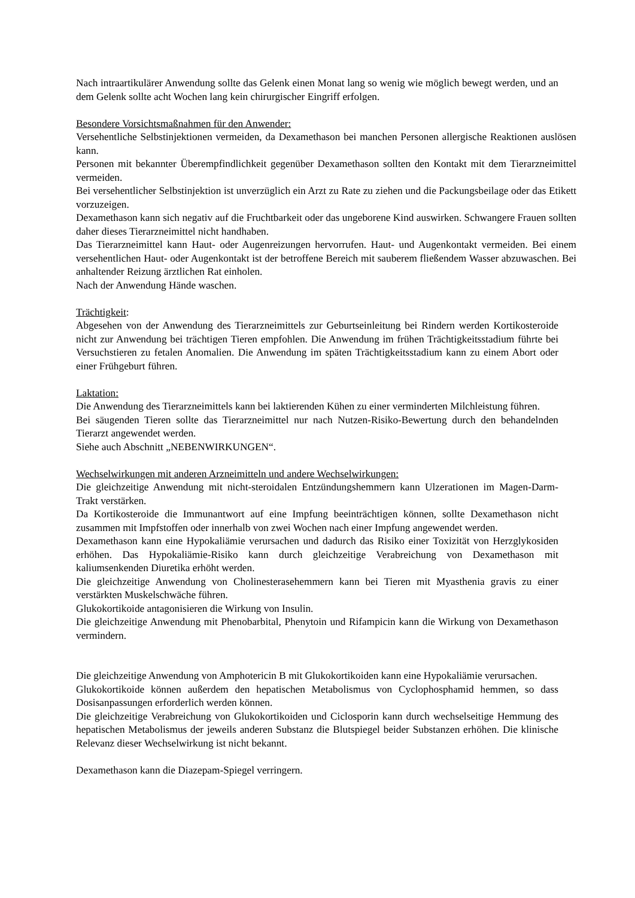Nach intraartikulärer Anwendung sollte das Gelenk einen Monat lang so wenig wie möglich bewegt werden, und an dem Gelenk sollte acht Wochen lang kein chirurgischer Eingriff erfolgen.
Besondere Vorsichtsmaßnahmen für den Anwender:
Versehentliche Selbstinjektionen vermeiden, da Dexamethason bei manchen Personen allergische Reaktionen auslösen kann.
Personen mit bekannter Überempfindlichkeit gegenüber Dexamethason sollten den Kontakt mit dem Tierarzneimittel vermeiden.
Bei versehentlicher Selbstinjektion ist unverzüglich ein Arzt zu Rate zu ziehen und die Packungsbeilage oder das Etikett vorzuzeigen.
Dexamethason kann sich negativ auf die Fruchtbarkeit oder das ungeborene Kind auswirken. Schwangere Frauen sollten daher dieses Tierarzneimittel nicht handhaben.
Das Tierarzneimittel kann Haut- oder Augenreizungen hervorrufen. Haut- und Augenkontakt vermeiden. Bei einem versehentlichen Haut- oder Augenkontakt ist der betroffene Bereich mit sauberem fließendem Wasser abzuwaschen. Bei anhaltender Reizung ärztlichen Rat einholen.
Nach der Anwendung Hände waschen.
Trächtigkeit:
Abgesehen von der Anwendung des Tierarzneimittels zur Geburtseinleitung bei Rindern werden Kortikosteroide nicht zur Anwendung bei trächtigen Tieren empfohlen. Die Anwendung im frühen Trächtigkeitsstadium führte bei Versuchstieren zu fetalen Anomalien. Die Anwendung im späten Trächtigkeitsstadium kann zu einem Abort oder einer Frühgeburt führen.
Laktation:
Die Anwendung des Tierarzneimittels kann bei laktierenden Kühen zu einer verminderten Milchleistung führen.
Bei säugenden Tieren sollte das Tierarzneimittel nur nach Nutzen-Risiko-Bewertung durch den behandelnden Tierarzt angewendet werden.
Siehe auch Abschnitt „NEBENWIRKUNGEN“.
Wechselwirkungen mit anderen Arzneimitteln und andere Wechselwirkungen:
Die gleichzeitige Anwendung mit nicht-steroidalen Entzündungshemmern kann Ulzerationen im Magen-Darm-Trakt verstärken.
Da Kortikosteroide die Immunantwort auf eine Impfung beeinträchtigen können, sollte Dexamethason nicht zusammen mit Impfstoffen oder innerhalb von zwei Wochen nach einer Impfung angewendet werden.
Dexamethason kann eine Hypokaliämie verursachen und dadurch das Risiko einer Toxizität von Herzglykosiden erhöhen. Das Hypokaliämie-Risiko kann durch gleichzeitige Verabreichung von Dexamethason mit kaliumsenkenden Diuretika erhöht werden.
Die gleichzeitige Anwendung von Cholinesterasehemmern kann bei Tieren mit Myasthenia gravis zu einer verstärkten Muskelschwäche führen.
Glukokortikoide antagonisieren die Wirkung von Insulin.
Die gleichzeitige Anwendung mit Phenobarbital, Phenytoin und Rifampicin kann die Wirkung von Dexamethason vermindern.
Die gleichzeitige Anwendung von Amphotericin B mit Glukokortikoiden kann eine Hypokaliämie verursachen.
Glukokortikoide können außerdem den hepatischen Metabolismus von Cyclophosphamid hemmen, so dass Dosisanpassungen erforderlich werden können.
Die gleichzeitige Verabreichung von Glukokortikoiden und Ciclosporin kann durch wechselseitige Hemmung des hepatischen Metabolismus der jeweils anderen Substanz die Blutspiegel beider Substanzen erhöhen. Die klinische Relevanz dieser Wechselwirkung ist nicht bekannt.
Dexamethason kann die Diazepam-Spiegel verringern.